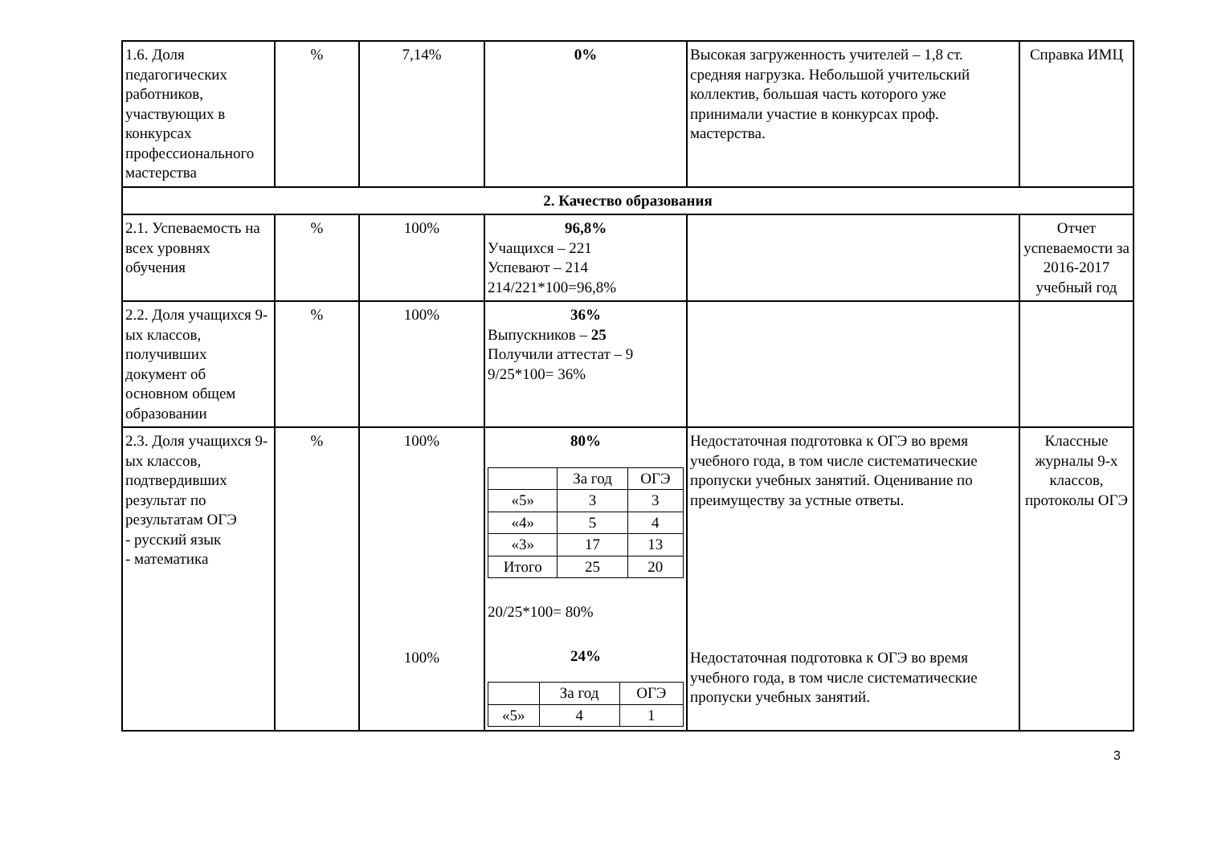| 1.6. Доля педагогических работников, участвующих в конкурсах профессионального мастерства | % | 7,14% | 0% | Высокая загруженность учителей – 1,8 ст. средняя нагрузка. Небольшой учительский коллектив, большая часть которого уже принимали участие в конкурсах проф. мастерства. | Справка ИМЦ |
| 2. Качество образования | | | | | |
| 2.1. Успеваемость на всех уровнях обучения | % | 100% | 96,8% Учащихся – 221 Успевают – 214 214/221*100=96,8% | | Отчет успеваемости за 2016-2017 учебный год |
| 2.2. Доля учащихся 9-ых классов, получивших документ об основном общем образовании | % | 100% | 36% Выпускников – 25 Получили аттестат – 9 9/25*100= 36% | | |
| 2.3. Доля учащихся 9-ых классов, подтвердивших результат по результатам ОГЭ - русский язык - математика | % | 100% 100% | 80% / / За год / ОГЭ / / «5» / 3 / 3 / / «4» / 5 / 4 / / «3» / 17 / 13 / / Итого / 25 / 20 / 20/25*100= 80% 24% / / За год / ОГЭ / / «5» / 4 / 1 / | Недостаточная подготовка к ОГЭ во время учебного года, в том числе систематические пропуски учебных занятий. Оценивание по преимуществу за устные ответы. Недостаточная подготовка к ОГЭ во время учебного года, в том числе систематические пропуски учебных занятий. | Классные журналы 9-х классов, протоколы ОГЭ |
3